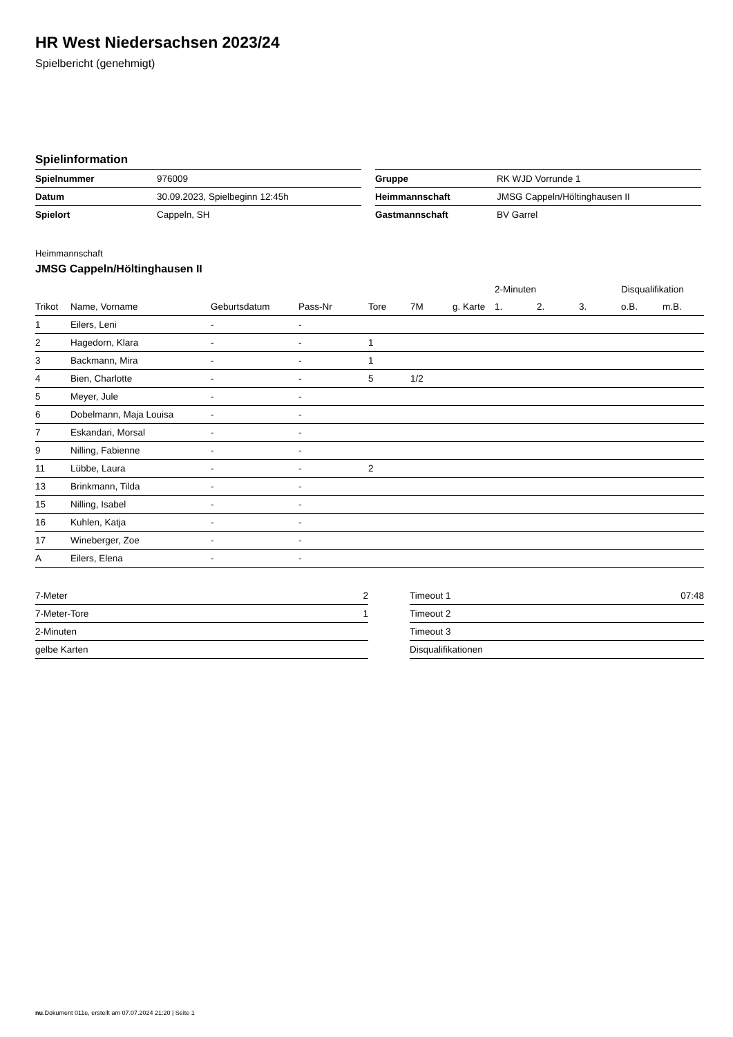HR West Niedersachsen 2023/24
Spielbericht (genehmigt)
Spielinformation
| Spielnummer | 976009 |
| Datum | 30.09.2023, Spielbeginn 12:45h |
| Spielort | Cappeln, SH |
| Gruppe | RK WJD Vorrunde 1 |
| Heimmannschaft | JMSG Cappeln/Höltinghausen II |
| Gastmannschaft | BV Garrel |
Heimmannschaft
JMSG Cappeln/Höltinghausen II
| | | | | | | | 2-Minuten | | | Disqualifikation | |
| --- | --- | --- | --- | --- | --- | --- | --- | --- | --- | --- | --- |
| Trikot | Name, Vorname | Geburtsdatum | Pass-Nr | Tore | 7M | g. Karte | 1. | 2. | 3. | o.B. | m.B. |
| 1 | Eilers, Leni | - | - | | | | | | | | |
| 2 | Hagedorn, Klara | - | - | 1 | | | | | | | |
| 3 | Backmann, Mira | - | - | 1 | | | | | | | |
| 4 | Bien, Charlotte | - | - | 5 | 1/2 | | | | | | |
| 5 | Meyer, Jule | - | - | | | | | | | | |
| 6 | Dobelmann, Maja Louisa | - | - | | | | | | | | |
| 7 | Eskandari, Morsal | - | - | | | | | | | | |
| 9 | Nilling, Fabienne | - | - | | | | | | | | |
| 11 | Lübbe, Laura | - | - | 2 | | | | | | | |
| 13 | Brinkmann, Tilda | - | - | | | | | | | | |
| 15 | Nilling, Isabel | - | - | | | | | | | | |
| 16 | Kuhlen, Katja | - | - | | | | | | | | |
| 17 | Wineberger, Zoe | - | - | | | | | | | | |
| A | Eilers, Elena | - | - | | | | | | | | |
| 7-Meter | 2 |
| 7-Meter-Tore | 1 |
| 2-Minuten | |
| gelbe Karten | |
| Timeout 1 | 07:48 |
| Timeout 2 | |
| Timeout 3 | |
| Disqualifikationen | |
nu.Dokument 011e, erstellt am 07.07.2024 21:20 | Seite 1